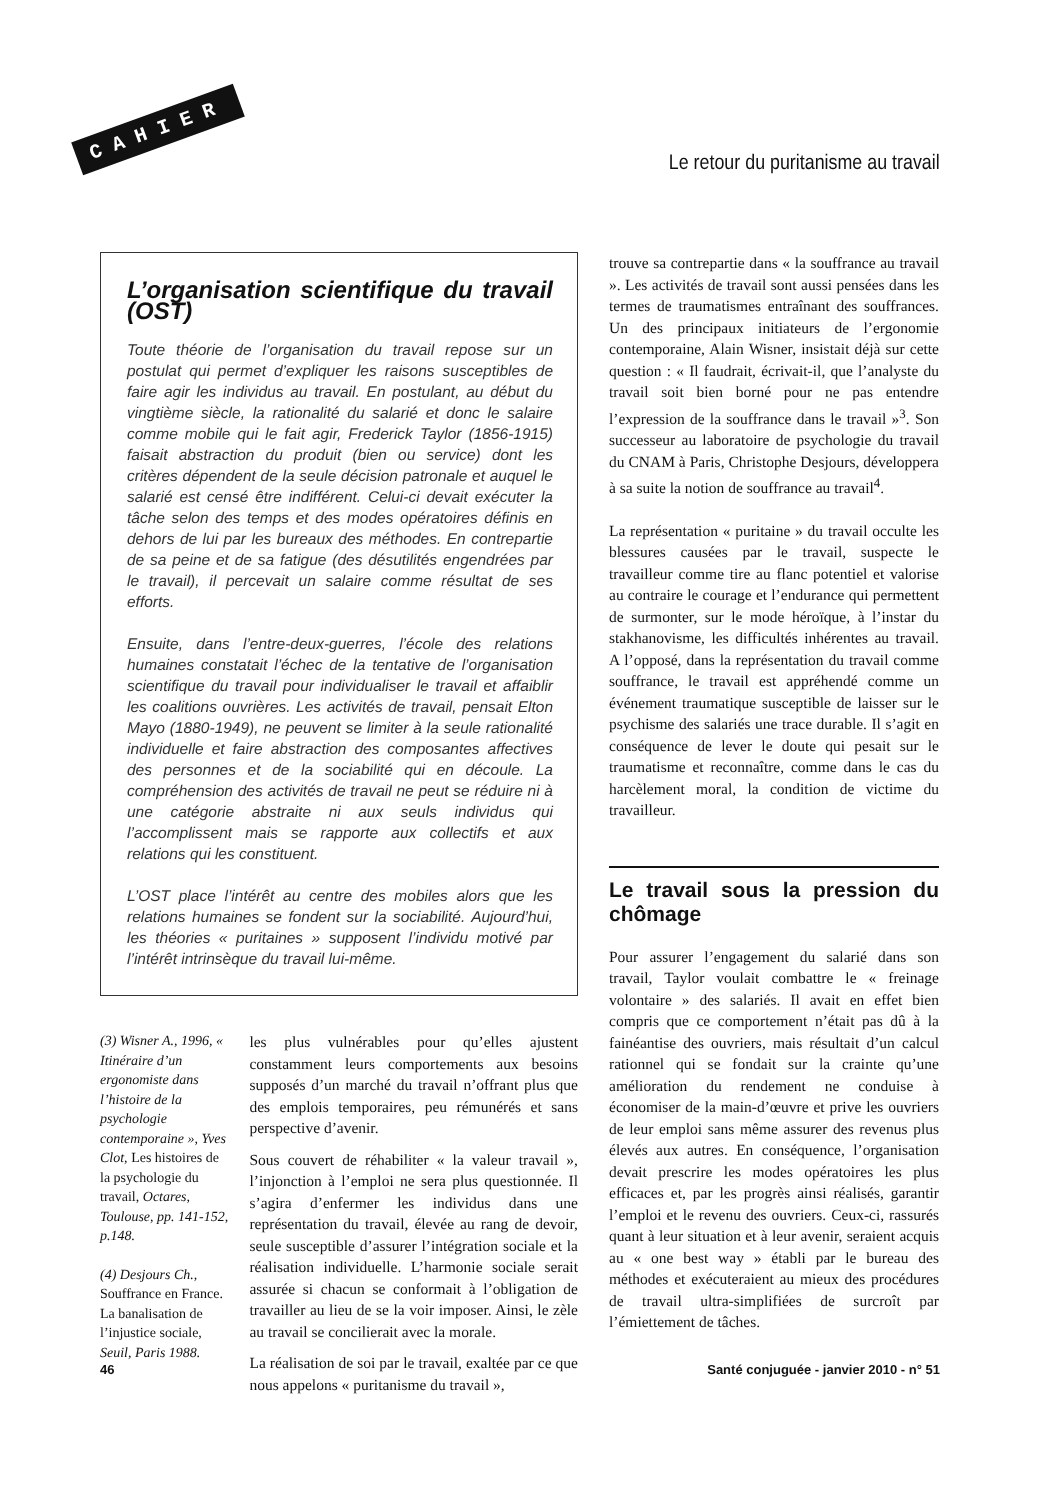CAHIER
Le retour du puritanisme au travail
L’organisation scientifique du travail (OST)
Toute théorie de l’organisation du travail repose sur un postulat qui permet d’expliquer les raisons susceptibles de faire agir les individus au travail. En postulant, au début du vingtième siècle, la rationalité du salarié et donc le salaire comme mobile qui le fait agir, Frederick Taylor (1856-1915) faisait abstraction du produit (bien ou service) dont les critères dépendent de la seule décision patronale et auquel le salarié est censé être indifférent. Celui-ci devait exécuter la tâche selon des temps et des modes opératoires définis en dehors de lui par les bureaux des méthodes. En contrepartie de sa peine et de sa fatigue (des désutilités engendrées par le travail), il percevait un salaire comme résultat de ses efforts.
Ensuite, dans l’entre-deux-guerres, l’école des relations humaines constatait l’échec de la tentative de l’organisation scientifique du travail pour individualiser le travail et affaiblir les coalitions ouvrières. Les activités de travail, pensait Elton Mayo (1880-1949), ne peuvent se limiter à la seule rationalité individuelle et faire abstraction des composantes affectives des personnes et de la sociabilité qui en découle. La compréhension des activités de travail ne peut se réduire ni à une catégorie abstraite ni aux seuls individus qui l’accomplissent mais se rapporte aux collectifs et aux relations qui les constituent.
L’OST place l’intérêt au centre des mobiles alors que les relations humaines se fondent sur la sociabilité. Aujourd’hui, les théories « puritaines » supposent l’individu motivé par l’intérêt intrinsèque du travail lui-même.
(3) Wisner A., 1996, « Itinéraire d’un ergonomiste dans l’histoire de la psychologie contemporaine », Yves Clot, Les histoires de la psychologie du travail, Octares, Toulouse, pp. 141-152, p.148.
(4) Desjours Ch., Souffrance en France. La banalisation de l’injustice sociale, Seuil, Paris 1988.
les plus vulnérables pour qu’elles ajustent constamment leurs comportements aux besoins supposés d’un marché du travail n’offrant plus que des emplois temporaires, peu rémunérés et sans perspective d’avenir.
Sous couvert de réhabiliter « la valeur travail », l’injonction à l’emploi ne sera plus questionnée. Il s’agira d’enfermer les individus dans une représentation du travail, élevée au rang de devoir, seule susceptible d’assurer l’intégration sociale et la réalisation individuelle. L’harmonie sociale serait assurée si chacun se conformait à l’obligation de travailler au lieu de se la voir imposer. Ainsi, le zèle au travail se concilierait avec la morale.
La réalisation de soi par le travail, exaltée par ce que nous appelons « puritanisme du travail »,
trouve sa contrepartie dans « la souffrance au travail ». Les activités de travail sont aussi pensées dans les termes de traumatismes entraînant des souffrances. Un des principaux initiateurs de l’ergonomie contemporaine, Alain Wisner, insistait déjà sur cette question : « Il faudrait, écrivait-il, que l’analyste du travail soit bien borné pour ne pas entendre l’expression de la souffrance dans le travail »<sup>3</sup>. Son successeur au laboratoire de psychologie du travail du CNAM à Paris, Christophe Desjours, développera à sa suite la notion de souffrance au travail<sup>4</sup>.
La représentation « puritaine » du travail occulte les blessures causées par le travail, suspecte le travailleur comme tire au flanc potentiel et valorise au contraire le courage et l’endurance qui permettent de surmonter, sur le mode héroïque, à l’instar du stakhanovisme, les difficultés inhérentes au travail. A l’opposé, dans la représentation du travail comme souffrance, le travail est appréhendé comme un événement traumatique susceptible de laisser sur le psychisme des salariés une trace durable. Il s’agit en conséquence de lever le doute qui pesait sur le traumatisme et reconnaître, comme dans le cas du harcèlement moral, la condition de victime du travailleur.
Le travail sous la pression du chômage
Pour assurer l’engagement du salarié dans son travail, Taylor voulait combattre le « freinage volontaire » des salariés. Il avait en effet bien compris que ce comportement n’était pas dû à la fainéantise des ouvriers, mais résultait d’un calcul rationnel qui se fondait sur la crainte qu’une amélioration du rendement ne conduise à économiser de la main-d’œuvre et prive les ouvriers de leur emploi sans même assurer des revenus plus élevés aux autres. En conséquence, l’organisation devait prescrire les modes opératoires les plus efficaces et, par les progrès ainsi réalisés, garantir l’emploi et le revenu des ouvriers. Ceux-ci, rassurés quant à leur situation et à leur avenir, seraient acquis au « one best way » établi par le bureau des méthodes et exécuteraient au mieux des procédures de travail ultra-simplifiées de surcroît par l’émiettement de tâches.
46 Santé conjuguée - janvier 2010 - n° 51